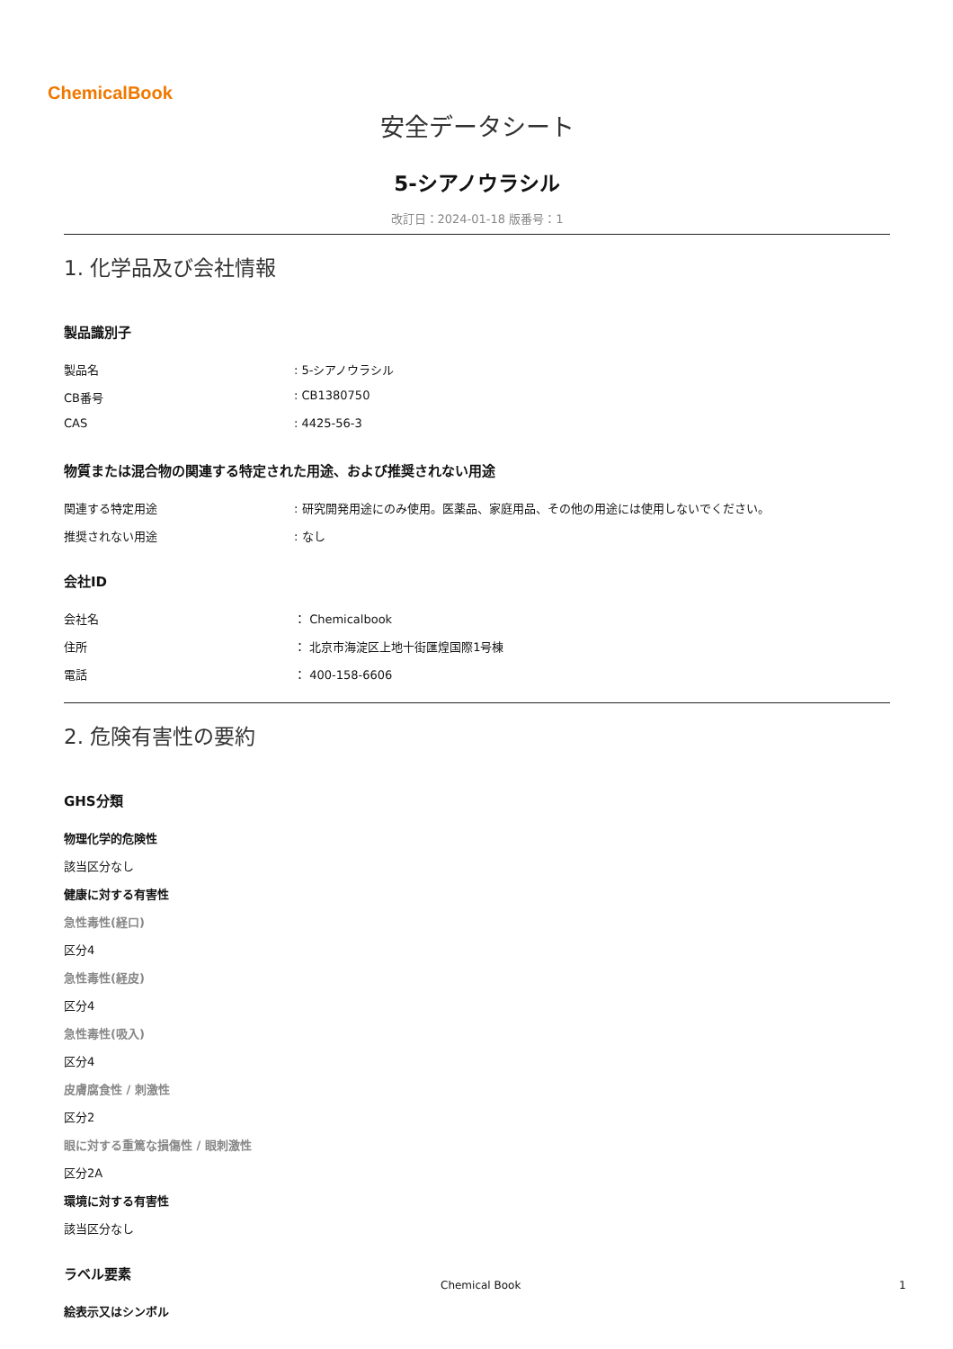ChemicalBook
安全データシート
5-シアノウラシル
改訂日：2024-01-18 版番号：1
1. 化学品及び会社情報
製品識別子
製品名: 5-シアノウラシル
CB番号: CB1380750
CAS: 4425-56-3
物質または混合物の関連する特定された用途、および推奨されない用途
関連する特定用途: 研究開発用途にのみ使用。医薬品、家庭用品、その他の用途には使用しないでください。
推奨されない用途: なし
会社ID
会社名 ： Chemicalbook
住所 ： 北京市海淀区上地十街匯煌国際1号棟
電話 ： 400-158-6606
2. 危険有害性の要約
GHS分類
物理化学的危険性
該当区分なし
健康に対する有害性
急性毒性(経口)
区分4
急性毒性(経皮)
区分4
急性毒性(吸入)
区分4
皮膚腐食性 / 刺激性
区分2
眼に対する重篤な損傷性 / 眼刺激性
区分2A
環境に対する有害性
該当区分なし
ラベル要素
絵表示又はシンボル
Chemical Book 1